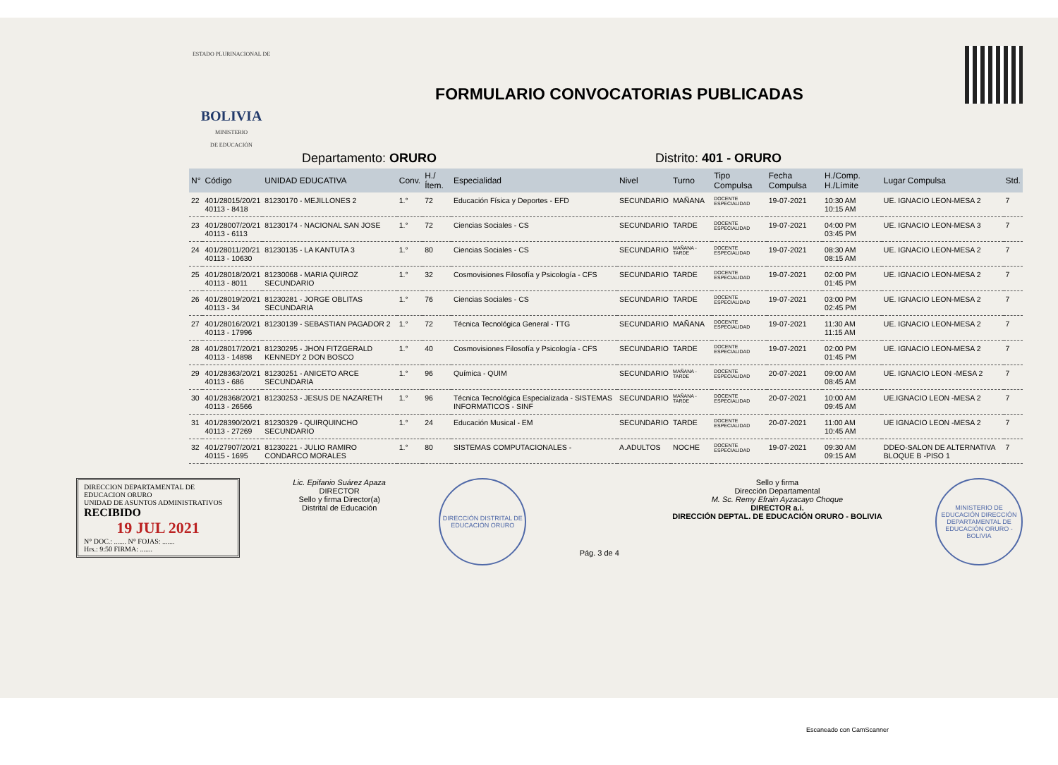ESTADO PLURINACIONAL DE
BOLIVIA
MINISTERIO
DE EDUCACIÓN
FORMULARIO CONVOCATORIAS PUBLICADAS
Departamento: ORURO Distrito: 401 - ORURO
| N° | Código | UNIDAD EDUCATIVA | Conv. | H./Ítem. | Especialidad | Nivel | Turno | Tipo Compulsa | Fecha Compulsa | H./Comp. H./Límite | Lugar Compulsa | Std. |
| --- | --- | --- | --- | --- | --- | --- | --- | --- | --- | --- | --- | --- |
| 22 | 401/28015/20/21 40113 - 8418 | 81230170 - MEJILLONES 2 | 1.° | 72 | Educación Física y Deportes - EFD | SECUNDARIO | MAÑANA | DOCENTE ESPECIALIDAD | 19-07-2021 | 10:30 AM 10:15 AM | UE. IGNACIO LEON-MESA 2 | 7 |
| 23 | 401/28007/20/21 40113 - 6113 | 81230174 - NACIONAL SAN JOSE | 1.° | 72 | Ciencias Sociales - CS | SECUNDARIO | TARDE | DOCENTE ESPECIALIDAD | 19-07-2021 | 04:00 PM 03:45 PM | UE. IGNACIO LEON-MESA 3 | 7 |
| 24 | 401/28011/20/21 40113 - 10630 | 81230135 - LA KANTUTA 3 | 1.° | 80 | Ciencias Sociales - CS | SECUNDARIO | MAÑANA - TARDE | DOCENTE ESPECIALIDAD | 19-07-2021 | 08:30 AM 08:15 AM | UE. IGNACIO LEON-MESA 2 | 7 |
| 25 | 401/28018/20/21 40113 - 8011 | 81230068 - MARIA QUIROZ SECUNDARIO | 1.° | 32 | Cosmovisiones Filosofía y Psicología - CFS | SECUNDARIO | TARDE | DOCENTE ESPECIALIDAD | 19-07-2021 | 02:00 PM 01:45 PM | UE. IGNACIO LEON-MESA 2 | 7 |
| 26 | 401/28019/20/21 40113 - 34 | 81230281 - JORGE OBLITAS SECUNDARIA | 1.° | 76 | Ciencias Sociales - CS | SECUNDARIO | TARDE | DOCENTE ESPECIALIDAD | 19-07-2021 | 03:00 PM 02:45 PM | UE. IGNACIO LEON-MESA 2 | 7 |
| 27 | 401/28016/20/21 40113 - 17996 | 81230139 - SEBASTIAN PAGADOR 2 | 1.° | 72 | Técnica Tecnológica General - TTG | SECUNDARIO | MAÑANA | DOCENTE ESPECIALIDAD | 19-07-2021 | 11:30 AM 11:15 AM | UE. IGNACIO LEON-MESA 2 | 7 |
| 28 | 401/28017/20/21 40113 - 14898 | 81230295 - JHON FITZGERALD KENNEDY 2 DON BOSCO | 1.° | 40 | Cosmovisiones Filosofía y Psicología - CFS | SECUNDARIO | TARDE | DOCENTE ESPECIALIDAD | 19-07-2021 | 02:00 PM 01:45 PM | UE. IGNACIO LEON-MESA 2 | 7 |
| 29 | 401/28363/20/21 40113 - 686 | 81230251 - ANICETO ARCE SECUNDARIA | 1.° | 96 | Química - QUIM | SECUNDARIO | MAÑANA - TARDE | DOCENTE ESPECIALIDAD | 20-07-2021 | 09:00 AM 08:45 AM | UE. IGNACIO LEON -MESA 2 | 7 |
| 30 | 401/28368/20/21 40113 - 26566 | 81230253 - JESUS DE NAZARETH | 1.° | 96 | Técnica Tecnológica Especializada - SISTEMAS INFORMATICOS - SINF | SECUNDARIO | MAÑANA - TARDE | DOCENTE ESPECIALIDAD | 20-07-2021 | 10:00 AM 09:45 AM | UE.IGNACIO LEON -MESA 2 | 7 |
| 31 | 401/28390/20/21 40113 - 27269 | 81230329 - QUIRQUINCHO SECUNDARIO | 1.° | 24 | Educación Musical - EM | SECUNDARIO | TARDE | DOCENTE ESPECIALIDAD | 20-07-2021 | 11:00 AM 10:45 AM | UE IGNACIO LEON -MESA 2 | 7 |
| 32 | 401/27907/20/21 40115 - 1695 | 81230221 - JULIO RAMIRO CONDARCO MORALES | 1.° | 80 | SISTEMAS COMPUTACIONALES - | A.ADULTOS | NOCHE | DOCENTE ESPECIALIDAD | 19-07-2021 | 09:30 AM 09:15 AM | DDEO-SALON DE ALTERNATIVA BLOQUE B -PISO 1 | 7 |
DIRECCION DEPARTAMENTAL DE EDUCACION ORURO
UNIDAD DE ASUNTOS ADMINISTRATIVOS
RECIBIDO
19 JUL 2021
N° DOC.: ....... N° FOJAS: .......
Hrs.: 9:50 FIRMA: .......
Lic. Epifanio Suárez Apaza
DIRECTOR
Sello y firma Director(a)
Distrital de Educación
DIRECCIÓN DISTRITAL DE EDUCACIÓN ORURO
Pág. 3 de 4
Sello y firma
Dirección Departamental
M. Sc. Remy Efrain Ayzacayo Choque
DIRECTOR a.i.
DIRECCIÓN DEPTAL. DE EDUCACIÓN ORURO - BOLIVIA
MINISTERIO DE EDUCACIÓN DIRECCIÓN DEPARTAMENTAL DE EDUCACIÓN ORURO - BOLIVIA
Escaneado con CamScanner